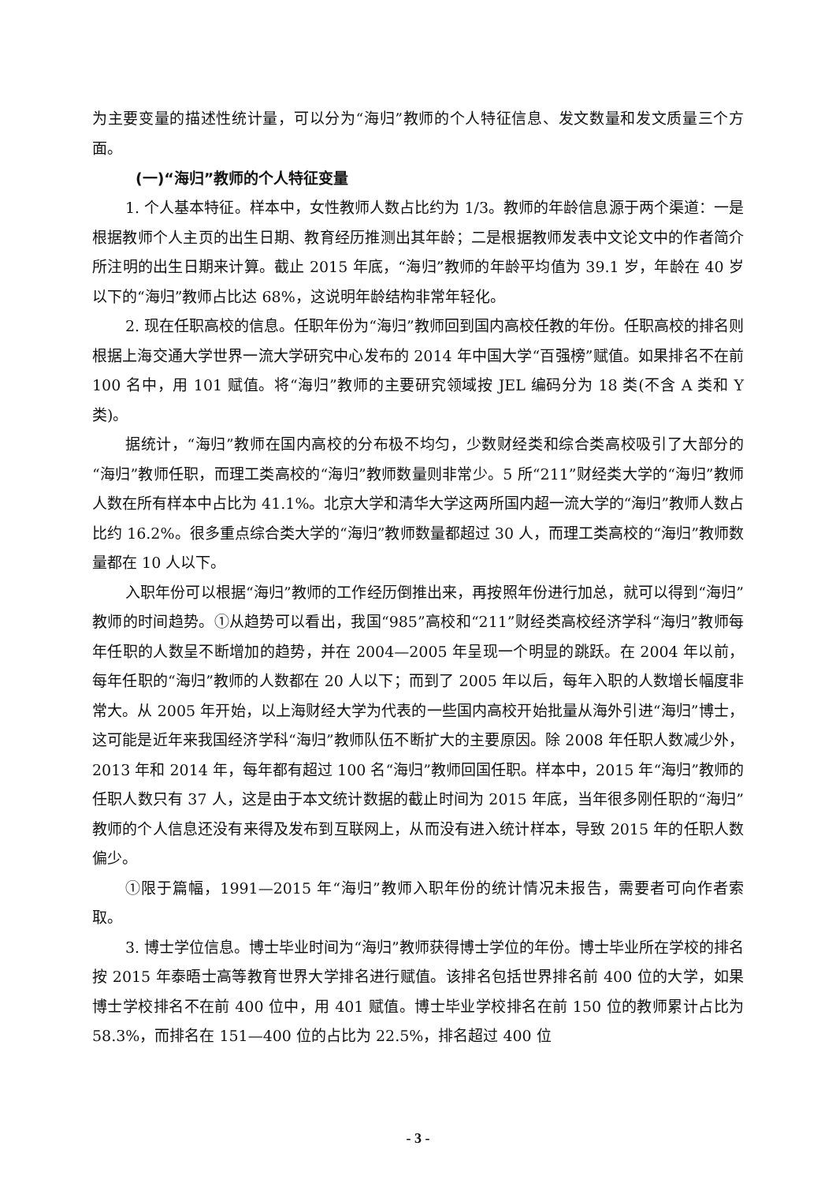为主要变量的描述性统计量，可以分为“海归”教师的个人特征信息、发文数量和发文质量三个方面。
(一)“海归”教师的个人特征变量
1. 个人基本特征。样本中，女性教师人数占比约为 1/3。教师的年龄信息源于两个渠道：一是根据教师个人主页的出生日期、教育经历推测出其年龄；二是根据教师发表中文论文中的作者简介所注明的出生日期来计算。截止 2015 年底，“海归”教师的年龄平均值为 39.1 岁，年龄在 40 岁以下的“海归”教师占比达 68%，这说明年龄结构非常年轻化。
2. 现在任职高校的信息。任职年份为“海归”教师回到国内高校任教的年份。任职高校的排名则根据上海交通大学世界一流大学研究中心发布的 2014 年中国大学“百强榜”赋值。如果排名不在前 100 名中，用 101 赋值。将“海归”教师的主要研究领域按 JEL 编码分为 18 类(不含 A 类和 Y 类)。
据统计，“海归”教师在国内高校的分布极不均匀，少数财经类和综合类高校吸引了大部分的“海归”教师任职，而理工类高校的“海归”教师数量则非常少。5 所“211”财经类大学的“海归”教师人数在所有样本中占比为 41.1%。北京大学和清华大学这两所国内超一流大学的“海归”教师人数占比约 16.2%。很多重点综合类大学的“海归”教师数量都超过 30 人，而理工类高校的“海归”教师数量都在 10 人以下。
入职年份可以根据“海归”教师的工作经历倒推出来，再按照年份进行加总，就可以得到“海归”教师的时间趋势。①从趋势可以看出，我国“985”高校和“211”财经类高校经济学科“海归”教师每年任职的人数呈不断增加的趋势，并在 2004—2005 年呈现一个明显的跳跃。在 2004 年以前，每年任职的“海归”教师的人数都在 20 人以下；而到了 2005 年以后，每年入职的人数增长幅度非常大。从 2005 年开始，以上海财经大学为代表的一些国内高校开始批量从海外引进“海归”博士，这可能是近年来我国经济学科“海归”教师队伍不断扩大的主要原因。除 2008 年任职人数减少外，2013 年和 2014 年，每年都有超过 100 名“海归”教师回国任职。样本中，2015 年“海归”教师的任职人数只有 37 人，这是由于本文统计数据的截止时间为 2015 年底，当年很多刚任职的“海归”教师的个人信息还没有来得及发布到互联网上，从而没有进入统计样本，导致 2015 年的任职人数偏少。
①限于篇幅，1991—2015 年“海归”教师入职年份的统计情况未报告，需要者可向作者索取。
3. 博士学位信息。博士毕业时间为“海归”教师获得博士学位的年份。博士毕业所在学校的排名按 2015 年泰晤士高等教育世界大学排名进行赋值。该排名包括世界排名前 400 位的大学，如果博士学校排名不在前 400 位中，用 401 赋值。博士毕业学校排名在前 150 位的教师累计占比为 58.3%，而排名在 151—400 位的占比为 22.5%，排名超过 400 位
- 3 -